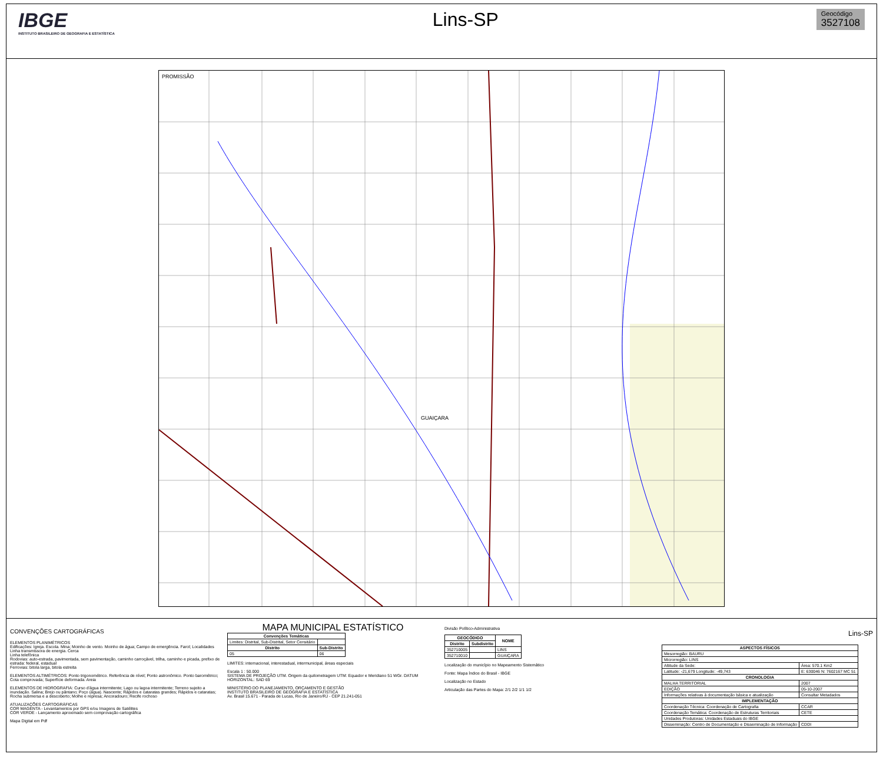IBGE
INSTITUTO BRASILEIRO DE GEOGRAFIA E ESTATÍSTICA
Lins-SP
Geocódigo
3527108
PROMISSÃO
GUAIÇARA
CONVENÇÕES CARTOGRÁFICAS
ELEMENTOS PLANIMÉTRICOS
Edificações: Igreja. Escola. Mina; Moinho de vento. Moinho de água; Campo de emergência. Farol; Localidades
Linha transmissora de energia. Cerca
Linha telefônica
Rodovias: auto-estrada, pavimentada, sem pavimentação, caminho carroçável, trilha, caminho e picada, prefixo de estrada: federal, estadual
Ferrovias: bitola larga, bitola estreita
ELEMENTOS ALTIMÉTRICOS: Ponto trigonométrico. Referência de nível; Ponto astronômico. Ponto barométrico; Cota comprovada; Superfície deformada. Areia
ELEMENTOS DE HIDROGRAFIA: Curso d'água intermitente; Lago ou lagoa intermitente; Terreno sujeito a inundação. Salina; Brejo ou pântano; Poço (água). Nascente; Rápidos e cataratas grandes; Rápidos e cataratas; Rocha submersa e a descoberto; Molhe e represa; Ancoradouro; Recife rochoso
ATUALIZAÇÕES CARTOGRÁFICAS
COR MAGENTA - Levantamentos por GPS e/ou Imagens de Satélites
COR VERDE - Lançamento aproximado sem comprovação cartográfica
Mapa Digital em Pdf
MAPA MUNICIPAL ESTATÍSTICO
| Convenções Temáticas | |
| --- | --- |
| Limites: Distrital, Sub-Distrital, Setor Censitário | |
| Distrito | Sub-Distrito |
| 05 | 06 |
LIMITES: internacional, interestadual, intermunicipal, áreas especiais
Escala 1 : 50.000
SISTEMA DE PROJEÇÃO UTM. Origem da quilometragem UTM: Equador e Meridiano 51 WGr. DATUM HORIZONTAL: SAD 69
MINISTÉRIO DO PLANEJAMENTO, ORÇAMENTO E GESTÃO
INSTITUTO BRASILEIRO DE GEOGRAFIA E ESTATÍSTICA
Av. Brasil 15.671 - Parada de Lucas, Rio de Janeiro/RJ - CEP 21.241-051
Divisão Político-Administrativa
| GEOCÓDIGO | | NOME |
| --- | --- | --- |
| Distrito | Subdistrito | |
| 352710005 | | LINS |
| 352710010 | | GUAIÇARA |
Localização do município no Mapeamento Sistemático
Fonte: Mapa Índice do Brasil - IBGE
Localização no Estado
Articulação das Partes do Mapa: 2/1 2/2 1/1 1/2
Lins-SP
| ASPECTOS FÍSICOS | |
| --- | --- |
| Mesorregião: BAURU | |
| Microrregião: LINS | |
| Altitude da Sede: | Área: 570.1 Km2 |
| Latitude: -21,679 Longitude: -49,743 | E: 630046 N: 7602167 MC 51 |
| CRONOLOGIA | |
| MALHA TERRITORIAL | 2007 |
| EDIÇÃO | 05-10-2007 |
| Informações relativas à documentação básica e atualização | Consultar Metadados |
| IMPLEMENTAÇÃO | |
| Coordenação Técnica: Coordenação de Cartografia | CCAR |
| Coordenação Temática: Coordenação de Estruturas Territoriais | CETE |
| Unidades Produtoras: Unidades Estaduais do IBGE | |
| Disseminação: Centro de Documentação e Disseminação de Informação | CDDI |